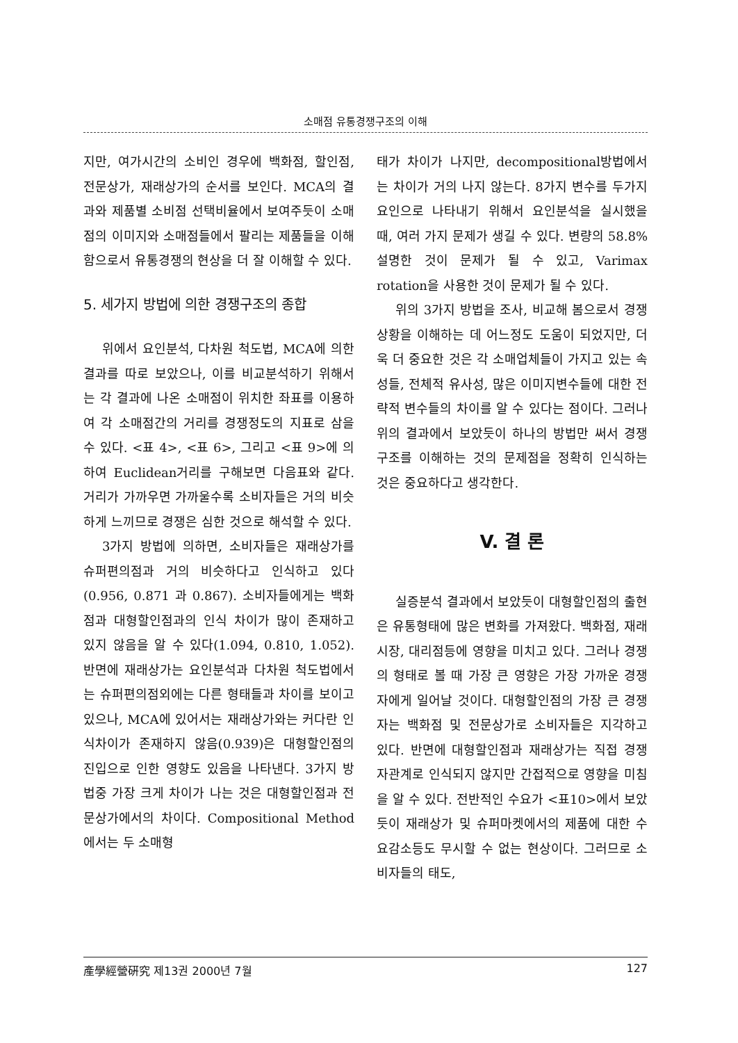소매점 유통경쟁구조의 이해
지만, 여가시간의 소비인 경우에 백화점, 할인점, 전문상가, 재래상가의 순서를 보인다. MCA의 결과와 제품별 소비점 선택비율에서 보여주듯이 소매점의 이미지와 소매점들에서 팔리는 제품들을 이해함으로서 유통경쟁의 현상을 더 잘 이해할 수 있다.
5. 세가지 방법에 의한 경쟁구조의 종합
위에서 요인분석, 다차원 척도법, MCA에 의한 결과를 따로 보았으나, 이를 비교분석하기 위해서는 각 결과에 나온 소매점이 위치한 좌표를 이용하여 각 소매점간의 거리를 경쟁정도의 지표로 삼을 수 있다. <표 4>, <표 6>, 그리고 <표 9>에 의하여 Euclidean거리를 구해보면 다음표와 같다. 거리가 가까우면 가까울수록 소비자들은 거의 비슷하게 느끼므로 경쟁은 심한 것으로 해석할 수 있다.
3가지 방법에 의하면, 소비자들은 재래상가를 슈퍼편의점과 거의 비슷하다고 인식하고 있다(0.956, 0.871 과 0.867). 소비자들에게는 백화점과 대형할인점과의 인식 차이가 많이 존재하고 있지 않음을 알 수 있다(1.094, 0.810, 1.052). 반면에 재래상가는 요인분석과 다차원 척도법에서는 슈퍼편의점외에는 다른 형태들과 차이를 보이고 있으나, MCA에 있어서는 재래상가와는 커다란 인식차이가 존재하지 않음(0.939)은 대형할인점의 진입으로 인한 영향도 있음을 나타낸다. 3가지 방법중 가장 크게 차이가 나는 것은 대형할인점과 전문상가에서의 차이다. Compositional Method에서는 두 소매형
태가 차이가 나지만, decompositional방법에서는 차이가 거의 나지 않는다. 8가지 변수를 두가지 요인으로 나타내기 위해서 요인분석을 실시했을 때, 여러 가지 문제가 생길 수 있다. 변량의 58.8%설명한 것이 문제가 될 수 있고, Varimax rotation을 사용한 것이 문제가 될 수 있다.
위의 3가지 방법을 조사, 비교해 봄으로서 경쟁상황을 이해하는 데 어느정도 도움이 되었지만, 더욱 더 중요한 것은 각 소매업체들이 가지고 있는 속성들, 전체적 유사성, 많은 이미지변수들에 대한 전략적 변수들의 차이를 알 수 있다는 점이다. 그러나 위의 결과에서 보았듯이 하나의 방법만 써서 경쟁구조를 이해하는 것의 문제점을 정확히 인식하는 것은 중요하다고 생각한다.
V. 결 론
실증분석 결과에서 보았듯이 대형할인점의 출현은 유통형태에 많은 변화를 가져왔다. 백화점, 재래시장, 대리점등에 영향을 미치고 있다. 그러나 경쟁의 형태로 볼 때 가장 큰 영향은 가장 가까운 경쟁자에게 일어날 것이다. 대형할인점의 가장 큰 경쟁자는 백화점 및 전문상가로 소비자들은 지각하고 있다. 반면에 대형할인점과 재래상가는 직접 경쟁자관계로 인식되지 않지만 간접적으로 영향을 미침을 알 수 있다. 전반적인 수요가 <표10>에서 보았듯이 재래상가 및 슈퍼마켓에서의 제품에 대한 수요감소등도 무시할 수 없는 현상이다. 그러므로 소비자들의 태도,
產學經營硏究 제13권 2000년 7월 127